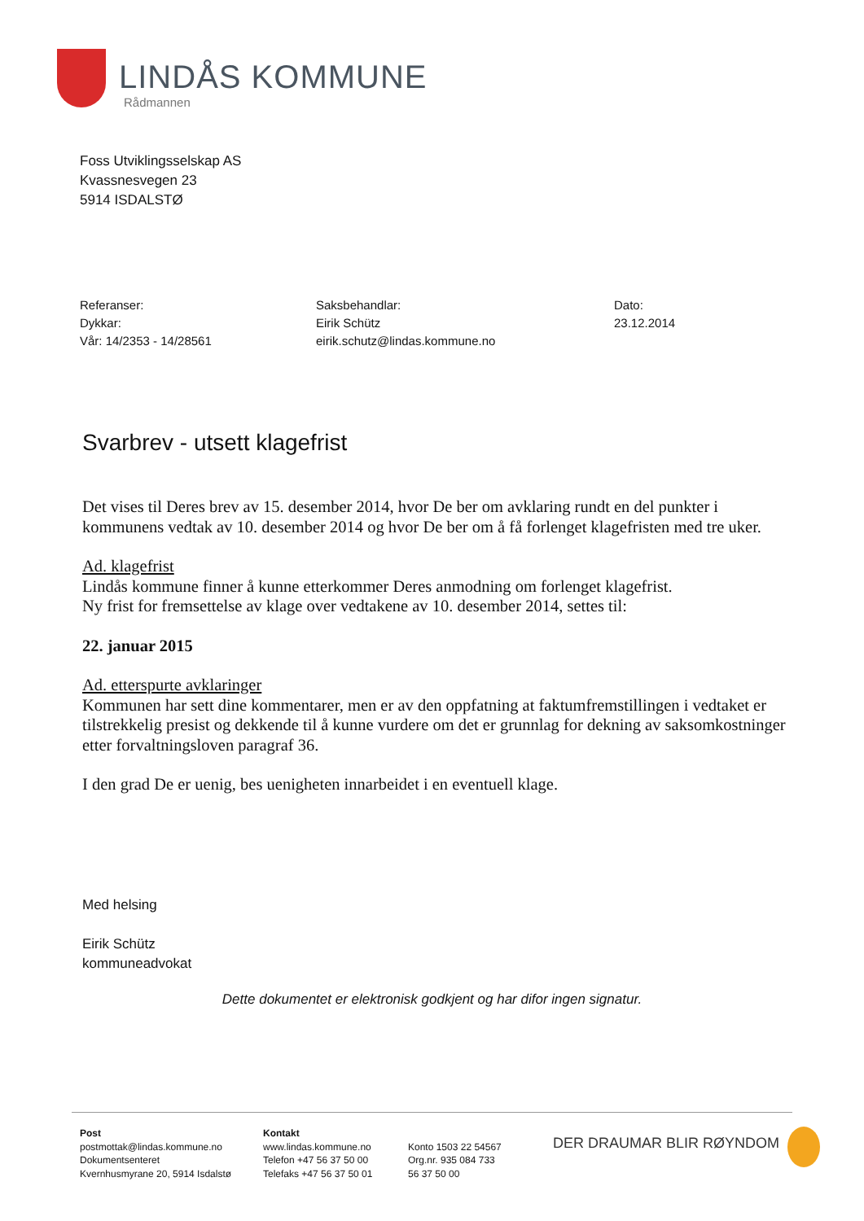LINDÅS KOMMUNE
Rådmannen
Foss Utviklingsselskap AS
Kvassnesvegen 23
5914 ISDALSTØ
Referanser:
Dykkar:
Vår: 14/2353 - 14/28561
Saksbehandlar:
Eirik Schütz
eirik.schutz@lindas.kommune.no
Dato:
23.12.2014
Svarbrev - utsett klagefrist
Det vises til Deres brev av 15. desember 2014, hvor De ber om avklaring rundt en del punkter i kommunens vedtak av 10. desember 2014 og hvor De ber om å få forlenget klagefristen med tre uker.
Ad. klagefrist
Lindås kommune finner å kunne etterkommer Deres anmodning om forlenget klagefrist.
Ny frist for fremsettelse av klage over vedtakene av 10. desember 2014, settes til:
22. januar 2015
Ad. etterspurte avklaringer
Kommunen har sett dine kommentarer, men er av den oppfatning at faktumfremstillingen i vedtaket er tilstrekkelig presist og dekkende til å kunne vurdere om det er grunnlag for dekning av saksomkostninger etter forvaltningsloven paragraf 36.
I den grad De er uenig, bes uenigheten innarbeidet i en eventuell klage.
Med helsing
Eirik Schütz
kommuneadvokat
Dette dokumentet er elektronisk godkjent og har difor ingen signatur.
Post
postmottak@lindas.kommune.no
Dokumentsenteret
Kvernhusmyrane 20, 5914 Isdalstø
Kontakt
www.lindas.kommune.no
Telefon +47 56 37 50 00
Telefaks +47 56 37 50 01
Konto 1503 22 54567
Org.nr. 935 084 733
56 37 50 00
DER DRAUMAR BLIR RØYNDOM